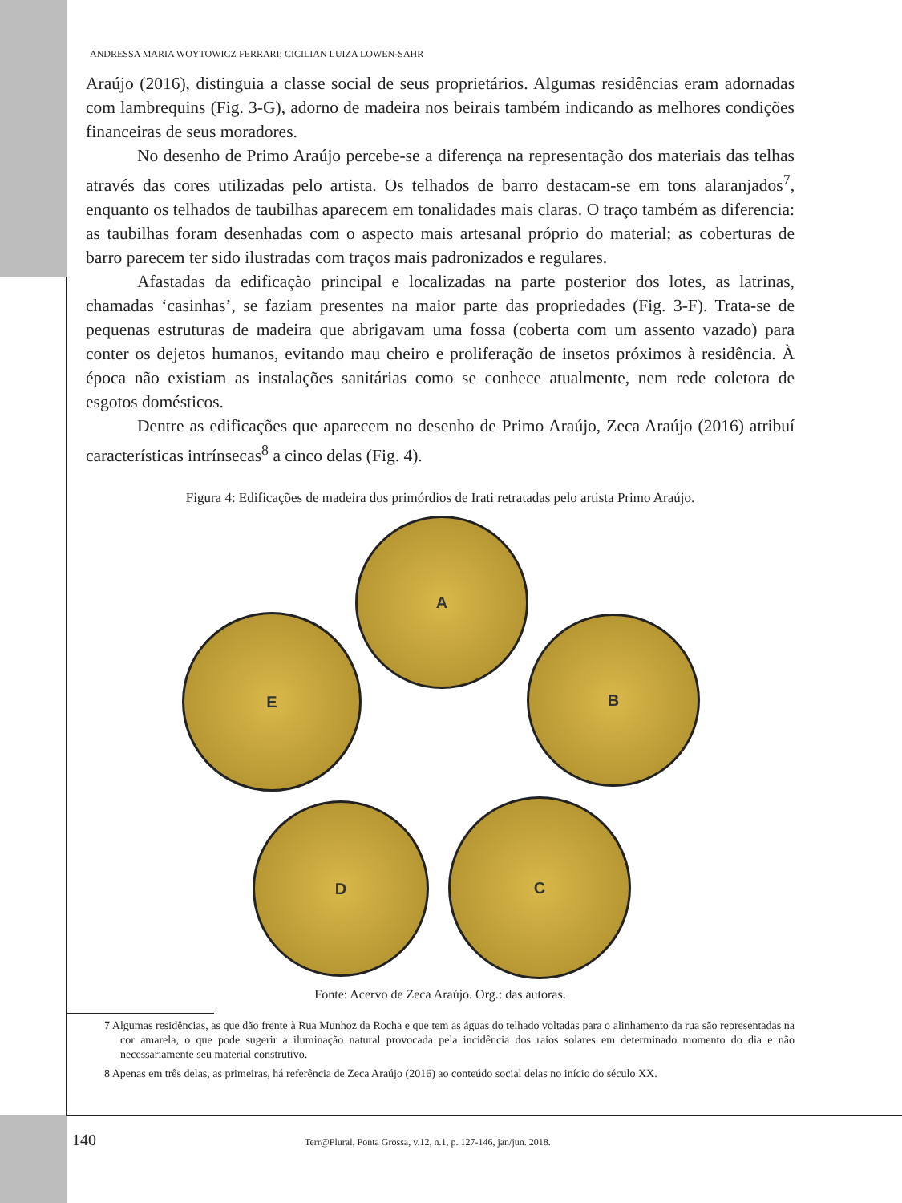ANDRESSA MARIA WOYTOWICZ FERRARI; CICILIAN LUIZA LOWEN-SAHR
Araújo (2016), distinguia a classe social de seus proprietários. Algumas residências eram adornadas com lambrequins (Fig. 3-G), adorno de madeira nos beirais também indicando as melhores condições financeiras de seus moradores.
No desenho de Primo Araújo percebe-se a diferença na representação dos materiais das telhas através das cores utilizadas pelo artista. Os telhados de barro destacam-se em tons alaranjados<sup>7</sup>, enquanto os telhados de taubilhas aparecem em tonalidades mais claras. O traço também as diferencia: as taubilhas foram desenhadas com o aspecto mais artesanal próprio do material; as coberturas de barro parecem ter sido ilustradas com traços mais padronizados e regulares.
Afastadas da edificação principal e localizadas na parte posterior dos lotes, as latrinas, chamadas ‘casinhas’, se faziam presentes na maior parte das propriedades (Fig. 3-F). Trata-se de pequenas estruturas de madeira que abrigavam uma fossa (coberta com um assento vazado) para conter os dejetos humanos, evitando mau cheiro e proliferação de insetos próximos à residência. À época não existiam as instalações sanitárias como se conhece atualmente, nem rede coletora de esgotos domésticos.
Dentre as edificações que aparecem no desenho de Primo Araújo, Zeca Araújo (2016) atribuí características intrínsecas<sup>8</sup> a cinco delas (Fig. 4).
Figura 4: Edificações de madeira dos primórdios de Irati retratadas pelo artista Primo Araújo.
A
E B
D C
Fonte: Acervo de Zeca Araújo. Org.: das autoras.
7 Algumas residências, as que dão frente à Rua Munhoz da Rocha e que tem as águas do telhado voltadas para o alinhamento da rua são representadas na cor amarela, o que pode sugerir a iluminação natural provocada pela incidência dos raios solares em determinado momento do dia e não necessariamente seu material construtivo.
8 Apenas em três delas, as primeiras, há referência de Zeca Araújo (2016) ao conteúdo social delas no início do século XX.
140 Terr@Plural, Ponta Grossa, v.12, n.1, p. 127-146, jan/jun. 2018.